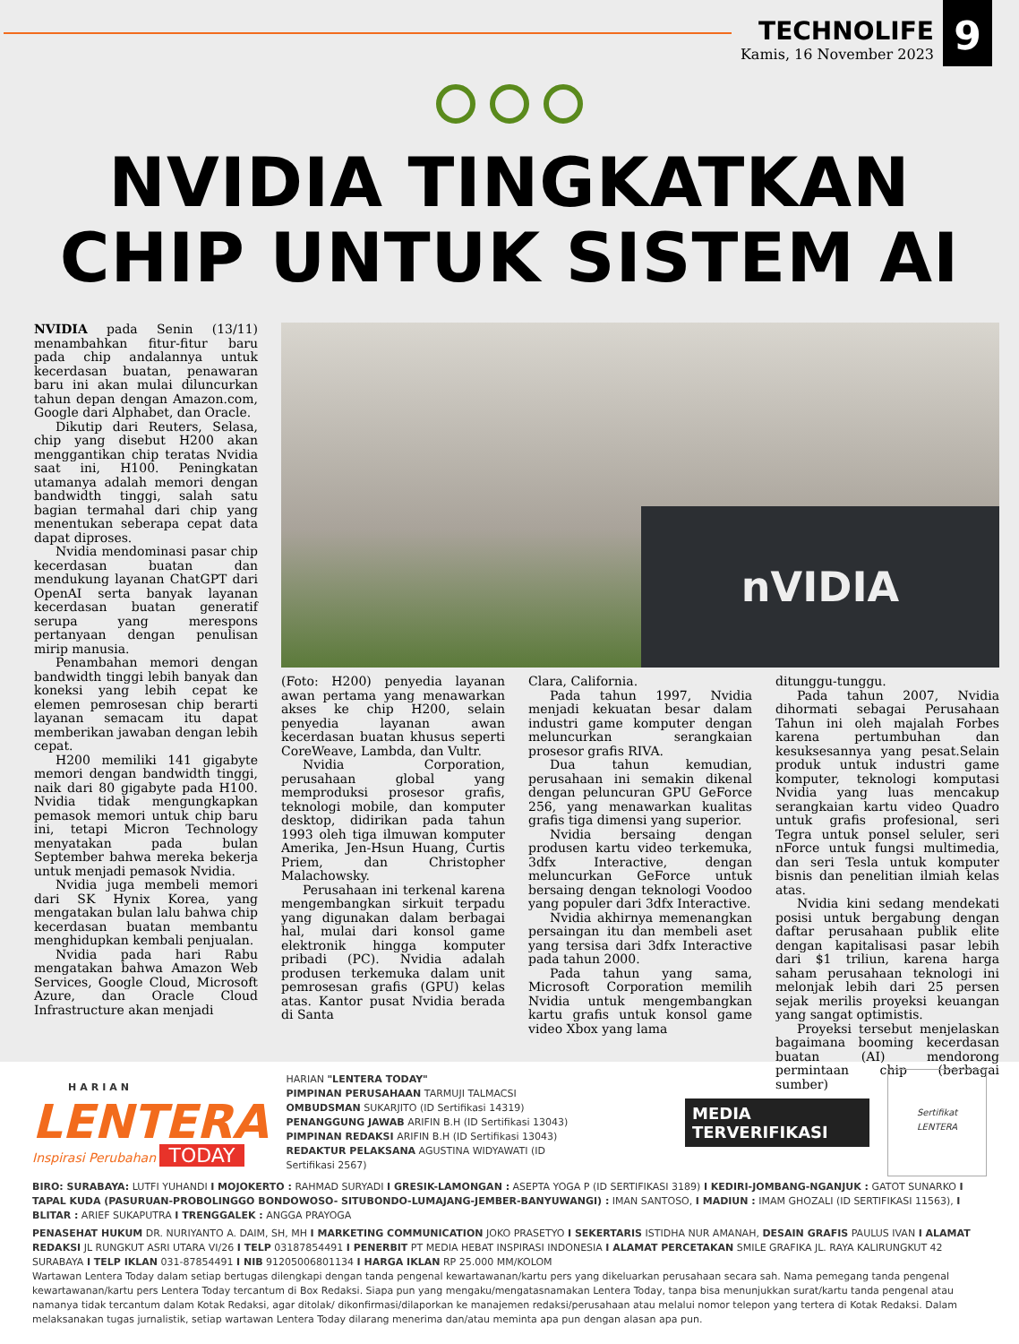TECHNOLIFE
Kamis, 16 November 2023
9
NVIDIA TINGKATKAN
CHIP UNTUK SISTEM AI
NVIDIA pada Senin (13/11) menambahkan fitur-fitur baru pada chip andalannya untuk kecerdasan buatan, penawaran baru ini akan mulai diluncurkan tahun depan dengan Amazon.com, Google dari Alphabet, dan Oracle.
Dikutip dari Reuters, Selasa, chip yang disebut H200 akan menggantikan chip teratas Nvidia saat ini, H100. Peningkatan utamanya adalah memori dengan bandwidth tinggi, salah satu bagian termahal dari chip yang menentukan seberapa cepat data dapat diproses.
Nvidia mendominasi pasar chip kecerdasan buatan dan mendukung layanan ChatGPT dari OpenAI serta banyak layanan kecerdasan buatan generatif serupa yang merespons pertanyaan dengan penulisan mirip manusia.
Penambahan memori dengan bandwidth tinggi lebih banyak dan koneksi yang lebih cepat ke elemen pemrosesan chip berarti layanan semacam itu dapat memberikan jawaban dengan lebih cepat.
H200 memiliki 141 gigabyte memori dengan bandwidth tinggi, naik dari 80 gigabyte pada H100. Nvidia tidak mengungkapkan pemasok memori untuk chip baru ini, tetapi Micron Technology menyatakan pada bulan September bahwa mereka bekerja untuk menjadi pemasok Nvidia.
Nvidia juga membeli memori dari SK Hynix Korea, yang mengatakan bulan lalu bahwa chip kecerdasan buatan membantu menghidupkan kembali penjualan.
Nvidia pada hari Rabu mengatakan bahwa Amazon Web Services, Google Cloud, Microsoft Azure, dan Oracle Cloud Infrastructure akan menjadi
nVIDIA
(Foto: H200) penyedia layanan awan pertama yang menawarkan akses ke chip H200, selain penyedia layanan awan kecerdasan buatan khusus seperti CoreWeave, Lambda, dan Vultr.
Nvidia Corporation, perusahaan global yang memproduksi prosesor grafis, teknologi mobile, dan komputer desktop, didirikan pada tahun 1993 oleh tiga ilmuwan komputer Amerika, Jen-Hsun Huang, Curtis Priem, dan Christopher Malachowsky.
Perusahaan ini terkenal karena mengembangkan sirkuit terpadu yang digunakan dalam berbagai hal, mulai dari konsol game elektronik hingga komputer pribadi (PC). Nvidia adalah produsen terkemuka dalam unit pemrosesan grafis (GPU) kelas atas. Kantor pusat Nvidia berada di Santa
Clara, California.
Pada tahun 1997, Nvidia menjadi kekuatan besar dalam industri game komputer dengan meluncurkan serangkaian prosesor grafis RIVA.
Dua tahun kemudian, perusahaan ini semakin dikenal dengan peluncuran GPU GeForce 256, yang menawarkan kualitas grafis tiga dimensi yang superior.
Nvidia bersaing dengan produsen kartu video terkemuka, 3dfx Interactive, dengan meluncurkan GeForce untuk bersaing dengan teknologi Voodoo yang populer dari 3dfx Interactive.
Nvidia akhirnya memenangkan persaingan itu dan membeli aset yang tersisa dari 3dfx Interactive pada tahun 2000.
Pada tahun yang sama, Microsoft Corporation memilih Nvidia untuk mengembangkan kartu grafis untuk konsol game video Xbox yang lama
ditunggu-tunggu.
Pada tahun 2007, Nvidia dihormati sebagai Perusahaan Tahun ini oleh majalah Forbes karena pertumbuhan dan kesuksesannya yang pesat.Selain produk untuk industri game komputer, teknologi komputasi Nvidia yang luas mencakup serangkaian kartu video Quadro untuk grafis profesional, seri Tegra untuk ponsel seluler, seri nForce untuk fungsi multimedia, dan seri Tesla untuk komputer bisnis dan penelitian ilmiah kelas atas.
Nvidia kini sedang mendekati posisi untuk bergabung dengan daftar perusahaan publik elite dengan kapitalisasi pasar lebih dari $1 triliun, karena harga saham perusahaan teknologi ini melonjak lebih dari 25 persen sejak merilis proyeksi keuangan yang sangat optimistis.
Proyeksi tersebut menjelaskan bagaimana booming kecerdasan buatan (AI) mendorong permintaan chip (berbagai sumber)
HARIAN
LENTERA
Inspirasi Perubahan TODAY
HARIAN "LENTERA TODAY"
PIMPINAN PERUSAHAAN TARMUJI TALMACSI
OMBUDSMAN SUKARJITO (ID Sertifikasi 14319)
PENANGGUNG JAWAB ARIFIN B.H (ID Sertifikasi 13043)
PIMPINAN REDAKSI ARIFIN B.H (ID Sertifikasi 13043)
REDAKTUR PELAKSANA AGUSTINA WIDYAWATI (ID Sertifikasi 2567)
MEDIA TERVERIFIKASI
Sertifikat
LENTERA
BIRO: SURABAYA: LUTFI YUHANDI I MOJOKERTO : RAHMAD SURYADI I GRESIK-LAMONGAN : ASEPTA YOGA P (ID SERTIFIKASI 3189) I KEDIRI-JOMBANG-NGANJUK : GATOT SUNARKO I TAPAL KUDA (PASURUAN-PROBOLINGGO BONDOWOSO- SITUBONDO-LUMAJANG-JEMBER-BANYUWANGI) : IMAN SANTOSO, I MADIUN : IMAM GHOZALI (ID SERTIFIKASI 11563), I BLITAR : ARIEF SUKAPUTRA I TRENGGALEK : ANGGA PRAYOGA
PENASEHAT HUKUM DR. NURIYANTO A. DAIM, SH, MH I MARKETING COMMUNICATION JOKO PRASETYO I SEKERTARIS ISTIDHA NUR AMANAH, DESAIN GRAFIS PAULUS IVAN I ALAMAT REDAKSI JL RUNGKUT ASRI UTARA VI/26 I TELP 03187854491 I PENERBIT PT MEDIA HEBAT INSPIRASI INDONESIA I ALAMAT PERCETAKAN SMILE GRAFIKA JL. RAYA KALIRUNGKUT 42 SURABAYA I TELP IKLAN 031-87854491 I NIB 91205006801134 I HARGA IKLAN RP 25.000 MM/KOLOM
Wartawan Lentera Today dalam setiap bertugas dilengkapi dengan tanda pengenal kewartawanan/kartu pers yang dikeluarkan perusahaan secara sah. Nama pemegang tanda pengenal kewartawanan/kartu pers Lentera Today tercantum di Box Redaksi. Siapa pun yang mengaku/mengatasnamakan Lentera Today, tanpa bisa menunjukkan surat/kartu tanda pengenal atau namanya tidak tercantum dalam Kotak Redaksi, agar ditolak/ dikonfirmasi/dilaporkan ke manajemen redaksi/perusahaan atau melalui nomor telepon yang tertera di Kotak Redaksi. Dalam melaksanakan tugas jurnalistik, setiap wartawan Lentera Today dilarang menerima dan/atau meminta apa pun dengan alasan apa pun.